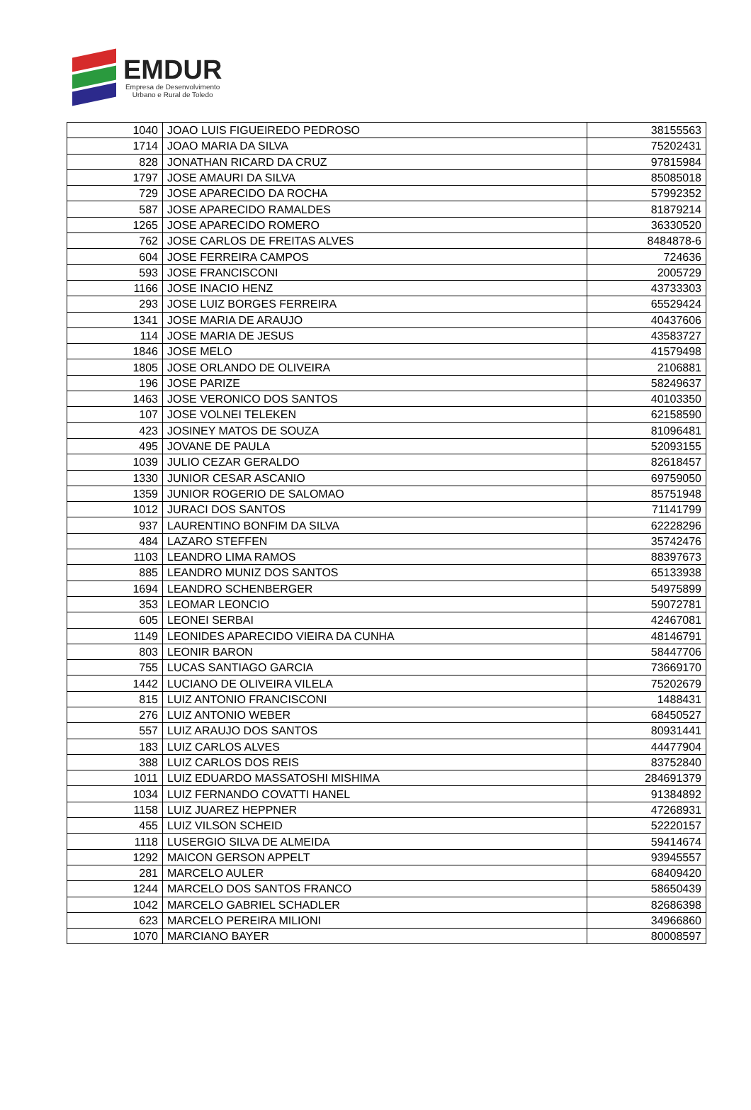EMDUR
Empresa de Desenvolvimento
Urbano e Rural de Toledo
| 1040 | JOAO LUIS FIGUEIREDO PEDROSO | 38155563 |
| 1714 | JOAO MARIA DA SILVA | 75202431 |
| 828 | JONATHAN RICARD DA CRUZ | 97815984 |
| 1797 | JOSE AMAURI DA SILVA | 85085018 |
| 729 | JOSE APARECIDO DA ROCHA | 57992352 |
| 587 | JOSE APARECIDO RAMALDES | 81879214 |
| 1265 | JOSE APARECIDO ROMERO | 36330520 |
| 762 | JOSE CARLOS DE FREITAS ALVES | 8484878-6 |
| 604 | JOSE FERREIRA CAMPOS | 724636 |
| 593 | JOSE FRANCISCONI | 2005729 |
| 1166 | JOSE INACIO HENZ | 43733303 |
| 293 | JOSE LUIZ BORGES FERREIRA | 65529424 |
| 1341 | JOSE MARIA DE ARAUJO | 40437606 |
| 114 | JOSE MARIA DE JESUS | 43583727 |
| 1846 | JOSE MELO | 41579498 |
| 1805 | JOSE ORLANDO DE OLIVEIRA | 2106881 |
| 196 | JOSE PARIZE | 58249637 |
| 1463 | JOSE VERONICO DOS SANTOS | 40103350 |
| 107 | JOSE VOLNEI TELEKEN | 62158590 |
| 423 | JOSINEY MATOS DE SOUZA | 81096481 |
| 495 | JOVANE DE PAULA | 52093155 |
| 1039 | JULIO CEZAR GERALDO | 82618457 |
| 1330 | JUNIOR CESAR ASCANIO | 69759050 |
| 1359 | JUNIOR ROGERIO DE SALOMAO | 85751948 |
| 1012 | JURACI DOS SANTOS | 71141799 |
| 937 | LAURENTINO BONFIM DA SILVA | 62228296 |
| 484 | LAZARO STEFFEN | 35742476 |
| 1103 | LEANDRO LIMA RAMOS | 88397673 |
| 885 | LEANDRO MUNIZ DOS SANTOS | 65133938 |
| 1694 | LEANDRO SCHENBERGER | 54975899 |
| 353 | LEOMAR LEONCIO | 59072781 |
| 605 | LEONEI SERBAI | 42467081 |
| 1149 | LEONIDES APARECIDO VIEIRA DA CUNHA | 48146791 |
| 803 | LEONIR BARON | 58447706 |
| 755 | LUCAS SANTIAGO GARCIA | 73669170 |
| 1442 | LUCIANO DE OLIVEIRA VILELA | 75202679 |
| 815 | LUIZ ANTONIO FRANCISCONI | 1488431 |
| 276 | LUIZ ANTONIO WEBER | 68450527 |
| 557 | LUIZ ARAUJO DOS SANTOS | 80931441 |
| 183 | LUIZ CARLOS ALVES | 44477904 |
| 388 | LUIZ CARLOS DOS REIS | 83752840 |
| 1011 | LUIZ EDUARDO MASSATOSHI MISHIMA | 284691379 |
| 1034 | LUIZ FERNANDO COVATTI HANEL | 91384892 |
| 1158 | LUIZ JUAREZ HEPPNER | 47268931 |
| 455 | LUIZ VILSON SCHEID | 52220157 |
| 1118 | LUSERGIO SILVA DE ALMEIDA | 59414674 |
| 1292 | MAICON GERSON APPELT | 93945557 |
| 281 | MARCELO AULER | 68409420 |
| 1244 | MARCELO DOS SANTOS FRANCO | 58650439 |
| 1042 | MARCELO GABRIEL SCHADLER | 82686398 |
| 623 | MARCELO PEREIRA MILIONI | 34966860 |
| 1070 | MARCIANO BAYER | 80008597 |